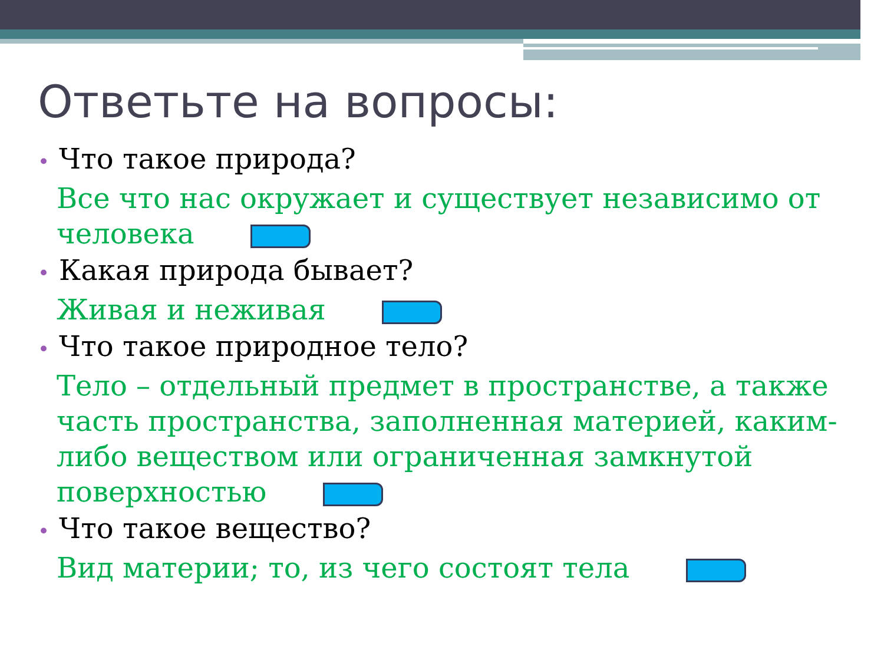Ответьте на вопросы:
• Что такое природа?
Все что нас окружает и существует независимо от человека
• Какая природа бывает?
Живая и неживая
• Что такое природное тело?
Тело – отдельный предмет в пространстве, а также часть пространства, заполненная материей, каким-либо веществом или ограниченная замкнутой поверхностью
• Что такое вещество?
Вид материи; то, из чего состоят тела